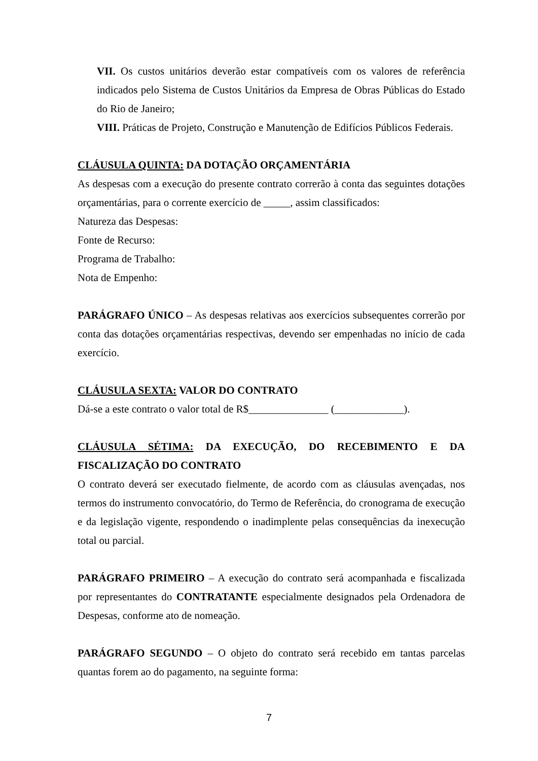VII. Os custos unitários deverão estar compatíveis com os valores de referência indicados pelo Sistema de Custos Unitários da Empresa de Obras Públicas do Estado do Rio de Janeiro;
VIII. Práticas de Projeto, Construção e Manutenção de Edifícios Públicos Federais.
CLÁUSULA QUINTA: DA DOTAÇÃO ORÇAMENTÁRIA
As despesas com a execução do presente contrato correrão à conta das seguintes dotações orçamentárias, para o corrente exercício de _____, assim classificados:
Natureza das Despesas:
Fonte de Recurso:
Programa de Trabalho:
Nota de Empenho:
PARÁGRAFO ÚNICO – As despesas relativas aos exercícios subsequentes correrão por conta das dotações orçamentárias respectivas, devendo ser empenhadas no início de cada exercício.
CLÁUSULA SEXTA: VALOR DO CONTRATO
Dá-se a este contrato o valor total de R$_______________ (_____________).
CLÁUSULA SÉTIMA: DA EXECUÇÃO, DO RECEBIMENTO E DA FISCALIZAÇÃO DO CONTRATO
O contrato deverá ser executado fielmente, de acordo com as cláusulas avençadas, nos termos do instrumento convocatório, do Termo de Referência, do cronograma de execução e da legislação vigente, respondendo o inadimplente pelas consequências da inexecução total ou parcial.
PARÁGRAFO PRIMEIRO – A execução do contrato será acompanhada e fiscalizada por representantes do CONTRATANTE especialmente designados pela Ordenadora de Despesas, conforme ato de nomeação.
PARÁGRAFO SEGUNDO – O objeto do contrato será recebido em tantas parcelas quantas forem ao do pagamento, na seguinte forma:
7